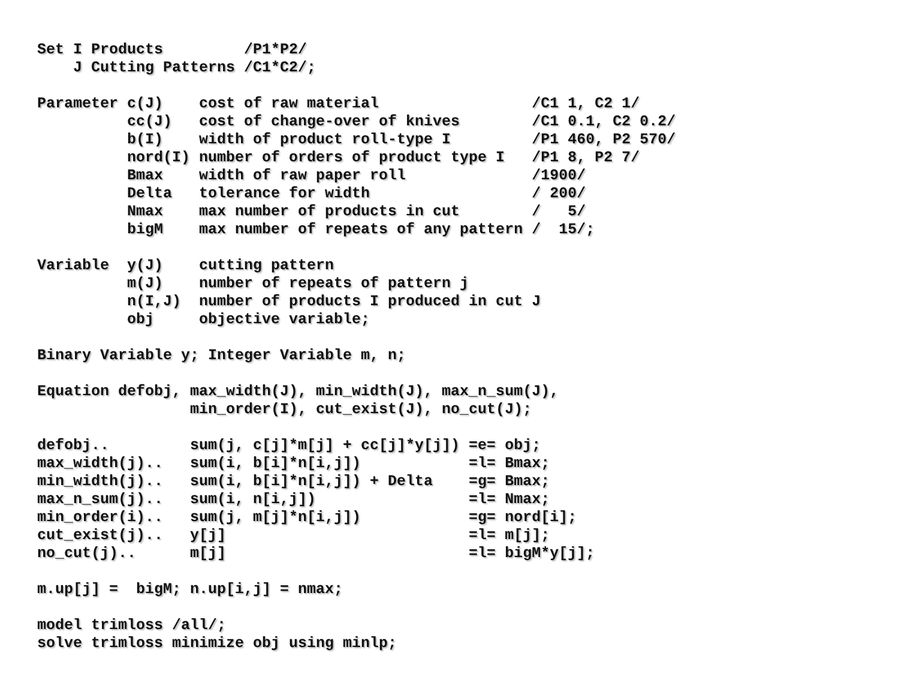Set I Products         /P1*P2/
    J Cutting Patterns /C1*C2/;

Parameter c(J)    cost of raw material                 /C1 1, C2 1/
          cc(J)   cost of change-over of knives        /C1 0.1, C2 0.2/
          b(I)    width of product roll-type I         /P1 460, P2 570/
          nord(I) number of orders of product type I   /P1 8, P2 7/
          Bmax    width of raw paper roll              /1900/
          Delta   tolerance for width                  / 200/
          Nmax    max number of products in cut        /   5/
          bigM    max number of repeats of any pattern /  15/;

Variable  y(J)    cutting pattern
          m(J)    number of repeats of pattern j
          n(I,J)  number of products I produced in cut J
          obj     objective variable;

Binary Variable y; Integer Variable m, n;

Equation defobj, max_width(J), min_width(J), max_n_sum(J),
                 min_order(I), cut_exist(J), no_cut(J);

defobj..         sum(j, c[j]*m[j] + cc[j]*y[j]) =e= obj;
max_width(j)..   sum(i, b[i]*n[i,j])            =l= Bmax;
min_width(j)..   sum(i, b[i]*n[i,j]) + Delta    =g= Bmax;
max_n_sum(j)..   sum(i, n[i,j])                 =l= Nmax;
min_order(i)..   sum(j, m[j]*n[i,j])            =g= nord[i];
cut_exist(j)..   y[j]                           =l= m[j];
no_cut(j)..      m[j]                           =l= bigM*y[j];

m.up[j] =  bigM; n.up[i,j] = nmax;

model trimloss /all/;
solve trimloss minimize obj using minlp;